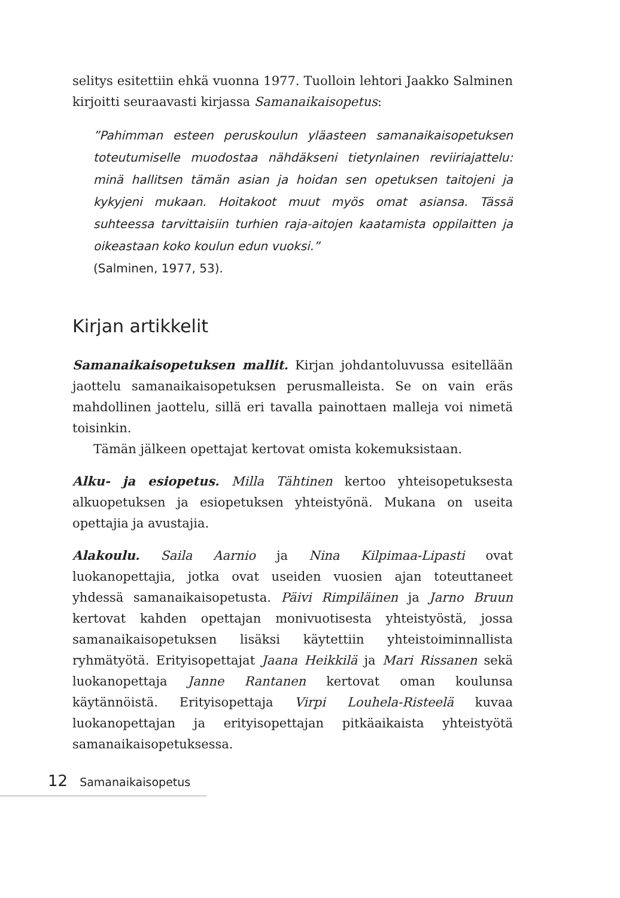selitys esitettiin ehkä vuonna 1977. Tuolloin lehtori Jaakko Salminen kirjoitti seuraavasti kirjassa Samanaikaisopetus:
”Pahimman esteen peruskoulun yläasteen samanaikaisopetuksen toteutumiselle muodostaa nähdäkseni tietynlainen reviiriajattelu: minä hallitsen tämän asian ja hoidan sen opetuksen taitojeni ja kykyjeni mukaan. Hoitakoot muut myös omat asiansa. Tässä suhteessa tarvittaisiin turhien raja-aitojen kaatamista oppilaitten ja oikeastaan koko koulun edun vuoksi.”
(Salminen, 1977, 53).
Kirjan artikkelit
Samanaikaisopetuksen mallit. Kirjan johdantoluvussa esitellään jaottelu samanaikaisopetuksen perusmalleista. Se on vain eräs mahdollinen jaottelu, sillä eri tavalla painottaen malleja voi nimetä toisinkin.
Tämän jälkeen opettajat kertovat omista kokemuksistaan.
Alku- ja esiopetus. Milla Tähtinen kertoo yhteisopetuksesta alkuopetuksen ja esiopetuksen yhteistyönä. Mukana on useita opettajia ja avustajia.
Alakoulu. Saila Aarnio ja Nina Kilpimaa-Lipasti ovat luokanopettajia, jotka ovat useiden vuosien ajan toteuttaneet yhdessä samanaikaisopetusta. Päivi Rimpiläinen ja Jarno Bruun kertovat kahden opettajan monivuotisesta yhteistyöstä, jossa samanaikaisopetuksen lisäksi käytettiin yhteistoiminnallista ryhmätyötä. Erityisopettajat Jaana Heikkilä ja Mari Rissanen sekä luokanopettaja Janne Rantanen kertovat oman koulunsa käytännöistä. Erityisopettaja Virpi Louhela-Risteelä kuvaa luokanopettajan ja erityisopettajan pitkäaikaista yhteistyötä samanaikaisopetuksessa.
12 Samanaikaisopetus